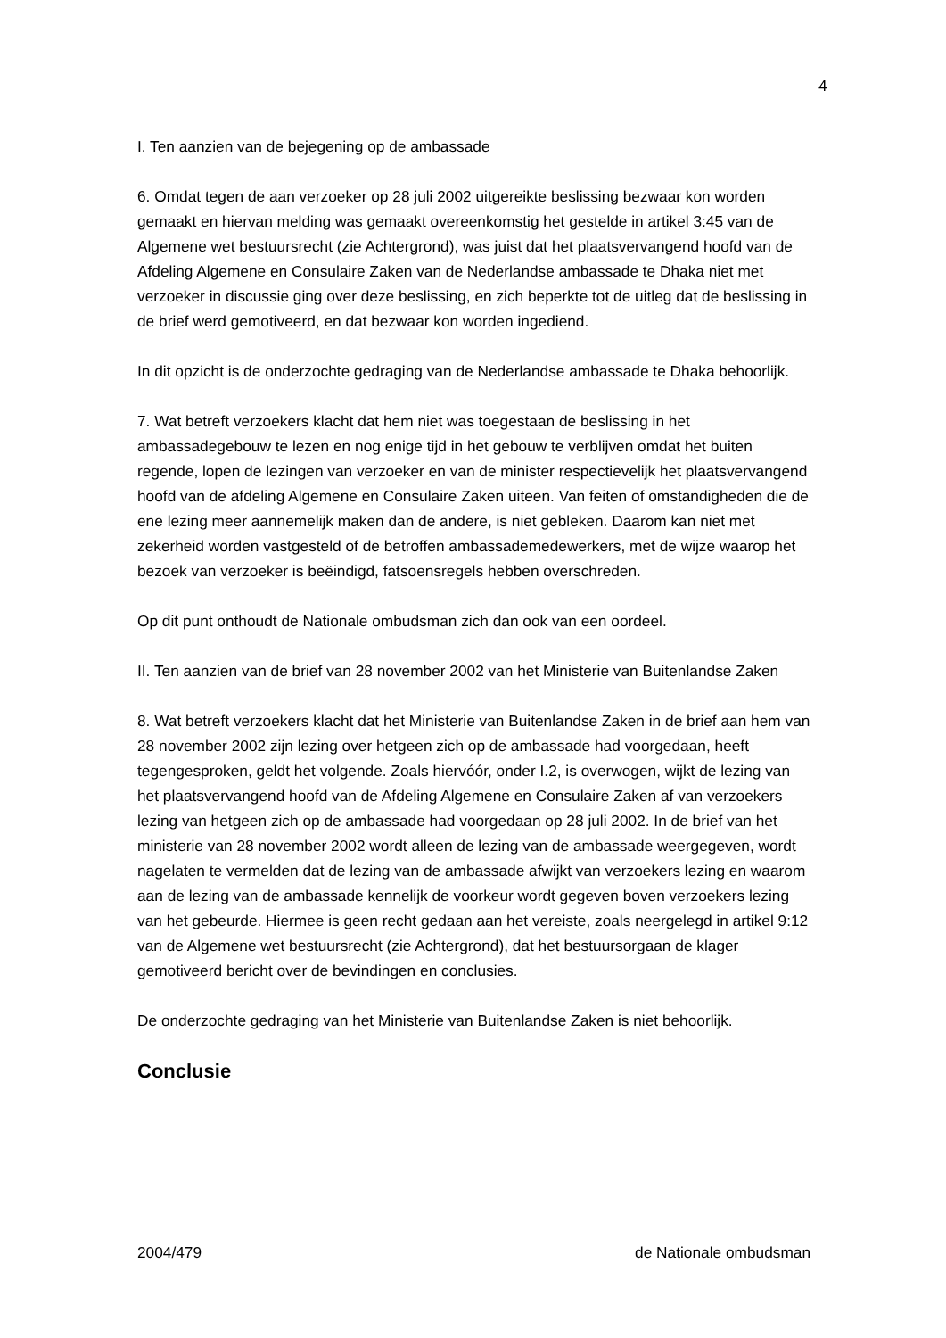4
I. Ten aanzien van de bejegening op de ambassade
6. Omdat tegen de aan verzoeker op 28 juli 2002 uitgereikte beslissing bezwaar kon worden gemaakt en hiervan melding was gemaakt overeenkomstig het gestelde in artikel 3:45 van de Algemene wet bestuursrecht (zie Achtergrond), was juist dat het plaatsvervangend hoofd van de Afdeling Algemene en Consulaire Zaken van de Nederlandse ambassade te Dhaka niet met verzoeker in discussie ging over deze beslissing, en zich beperkte tot de uitleg dat de beslissing in de brief werd gemotiveerd, en dat bezwaar kon worden ingediend.
In dit opzicht is de onderzochte gedraging van de Nederlandse ambassade te Dhaka behoorlijk.
7. Wat betreft verzoekers klacht dat hem niet was toegestaan de beslissing in het ambassadegebouw te lezen en nog enige tijd in het gebouw te verblijven omdat het buiten regende, lopen de lezingen van verzoeker en van de minister respectievelijk het plaatsvervangend hoofd van de afdeling Algemene en Consulaire Zaken uiteen. Van feiten of omstandigheden die de ene lezing meer aannemelijk maken dan de andere, is niet gebleken. Daarom kan niet met zekerheid worden vastgesteld of de betroffen ambassademedewerkers, met de wijze waarop het bezoek van verzoeker is beëindigd, fatsoensregels hebben overschreden.
Op dit punt onthoudt de Nationale ombudsman zich dan ook van een oordeel.
II. Ten aanzien van de brief van 28 november 2002 van het Ministerie van Buitenlandse Zaken
8. Wat betreft verzoekers klacht dat het Ministerie van Buitenlandse Zaken in de brief aan hem van 28 november 2002 zijn lezing over hetgeen zich op de ambassade had voorgedaan, heeft tegengesproken, geldt het volgende. Zoals hiervóór, onder I.2, is overwogen, wijkt de lezing van het plaatsvervangend hoofd van de Afdeling Algemene en Consulaire Zaken af van verzoekers lezing van hetgeen zich op de ambassade had voorgedaan op 28 juli 2002. In de brief van het ministerie van 28 november 2002 wordt alleen de lezing van de ambassade weergegeven, wordt nagelaten te vermelden dat de lezing van de ambassade afwijkt van verzoekers lezing en waarom aan de lezing van de ambassade kennelijk de voorkeur wordt gegeven boven verzoekers lezing van het gebeurde. Hiermee is geen recht gedaan aan het vereiste, zoals neergelegd in artikel 9:12 van de Algemene wet bestuursrecht (zie Achtergrond), dat het bestuursorgaan de klager gemotiveerd bericht over de bevindingen en conclusies.
De onderzochte gedraging van het Ministerie van Buitenlandse Zaken is niet behoorlijk.
Conclusie
2004/479 de Nationale ombudsman